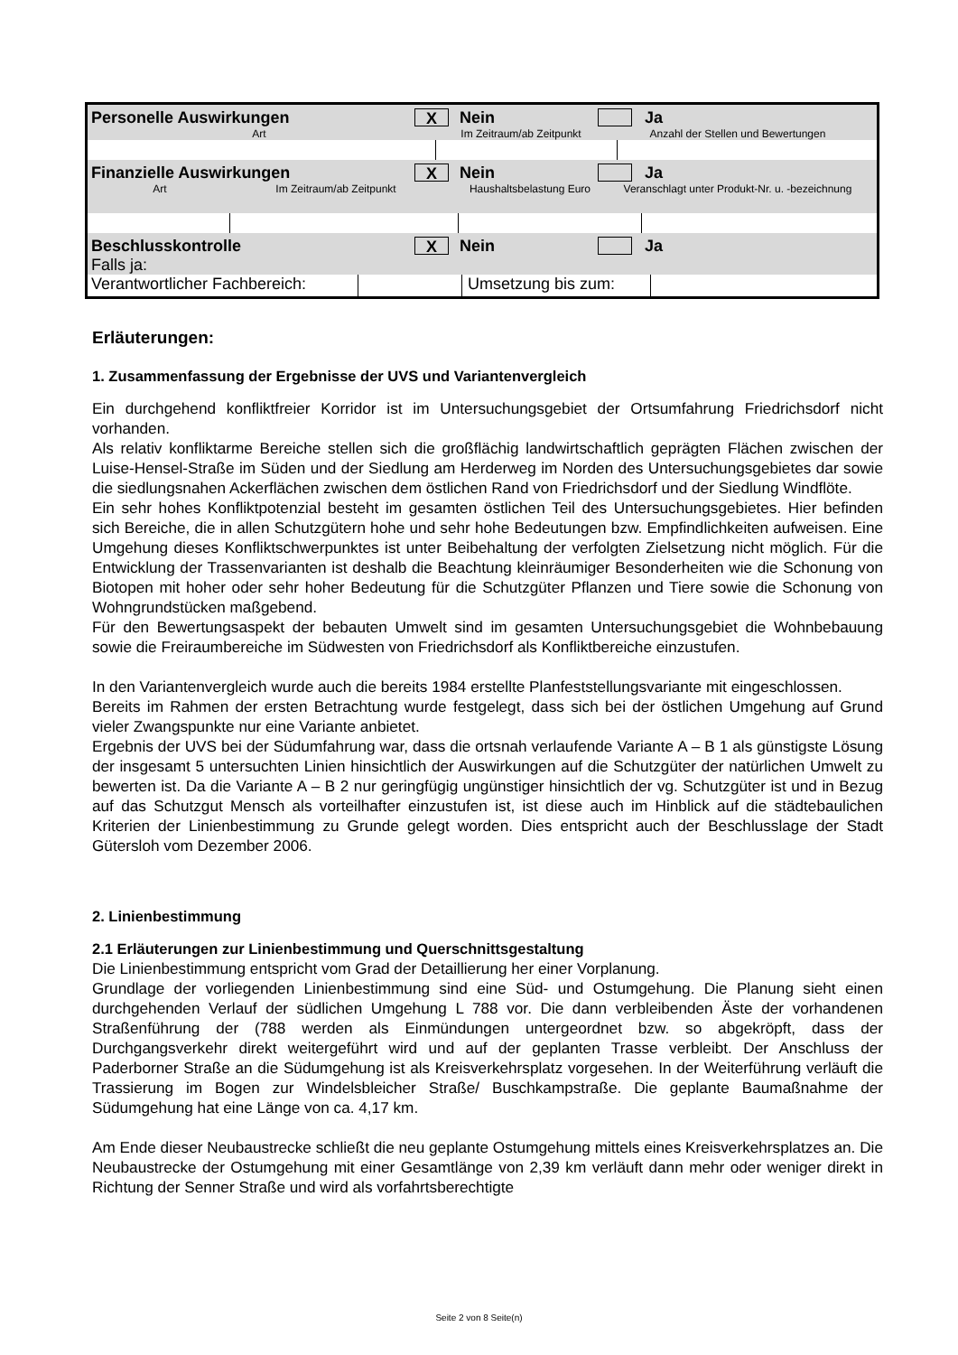Personelle Auswirkungen
X
Nein Ja
Art Im Zeitraum/ab Zeitpunkt Anzahl der Stellen und Bewertungen
Finanzielle Auswirkungen
X
Nein Ja
Art Im Zeitraum/ab Zeitpunkt Haushaltsbelastung Euro Veranschlagt unter Produkt-Nr. u. -bezeichnung
Beschlusskontrolle
X
Nein Ja
Falls ja:
Verantwortlicher Fachbereich:
Umsetzung bis zum:
Erläuterungen:
1. Zusammenfassung der Ergebnisse der UVS und Variantenvergleich
Ein durchgehend konfliktfreier Korridor ist im Untersuchungsgebiet der Ortsumfahrung Friedrichsdorf nicht vorhanden.
Als relativ konfliktarme Bereiche stellen sich die großflächig landwirtschaftlich geprägten Flächen zwischen der Luise-Hensel-Straße im Süden und der Siedlung am Herderweg im Norden des Untersuchungsgebietes dar sowie die siedlungsnahen Ackerflächen zwischen dem östlichen Rand von Friedrichsdorf und der Siedlung Windflöte.
Ein sehr hohes Konfliktpotenzial besteht im gesamten östlichen Teil des Untersuchungsgebietes. Hier befinden sich Bereiche, die in allen Schutzgütern hohe und sehr hohe Bedeutungen bzw. Empfindlichkeiten aufweisen. Eine Umgehung dieses Konfliktschwerpunktes ist unter Beibehaltung der verfolgten Zielsetzung nicht möglich. Für die Entwicklung der Trassenvarianten ist deshalb die Beachtung kleinräumiger Besonderheiten wie die Schonung von Biotopen mit hoher oder sehr hoher Bedeutung für die Schutzgüter Pflanzen und Tiere sowie die Schonung von Wohngrundstücken maßgebend.
Für den Bewertungsaspekt der bebauten Umwelt sind im gesamten Untersuchungsgebiet die Wohnbebauung sowie die Freiraumbereiche im Südwesten von Friedrichsdorf als Konfliktbereiche einzustufen.
In den Variantenvergleich wurde auch die bereits 1984 erstellte Planfeststellungsvariante mit eingeschlossen.
Bereits im Rahmen der ersten Betrachtung wurde festgelegt, dass sich bei der östlichen Umgehung auf Grund vieler Zwangspunkte nur eine Variante anbietet.
Ergebnis der UVS bei der Südumfahrung war, dass die ortsnah verlaufende Variante A – B 1 als günstigste Lösung der insgesamt 5 untersuchten Linien hinsichtlich der Auswirkungen auf die Schutzgüter der natürlichen Umwelt zu bewerten ist. Da die Variante A – B 2 nur geringfügig ungünstiger hinsichtlich der vg. Schutzgüter ist und in Bezug auf das Schutzgut Mensch als vorteilhafter einzustufen ist, ist diese auch im Hinblick auf die städtebaulichen Kriterien der Linienbestimmung zu Grunde gelegt worden. Dies entspricht auch der Beschlusslage der Stadt Gütersloh vom Dezember 2006.
2. Linienbestimmung
2.1 Erläuterungen zur Linienbestimmung und Querschnittsgestaltung
Die Linienbestimmung entspricht vom Grad der Detaillierung her einer Vorplanung.
Grundlage der vorliegenden Linienbestimmung sind eine Süd- und Ostumgehung. Die Planung sieht einen durchgehenden Verlauf der südlichen Umgehung L 788 vor. Die dann verbleibenden Äste der vorhandenen Straßenführung der (788 werden als Einmündungen untergeordnet bzw. so abgekröpft, dass der Durchgangsverkehr direkt weitergeführt wird und auf der geplanten Trasse verbleibt. Der Anschluss der Paderborner Straße an die Südumgehung ist als Kreisverkehrsplatz vorgesehen. In der Weiterführung verläuft die Trassierung im Bogen zur Windelsbleicher Straße/ Buschkampstraße. Die geplante Baumaßnahme der Südumgehung hat eine Länge von ca. 4,17 km.
Am Ende dieser Neubaustrecke schließt die neu geplante Ostumgehung mittels eines Kreisverkehrsplatzes an. Die Neubaustrecke der Ostumgehung mit einer Gesamtlänge von 2,39 km verläuft dann mehr oder weniger direkt in Richtung der Senner Straße und wird als vorfahrtsberechtigte
Seite 2 von 8 Seite(n)